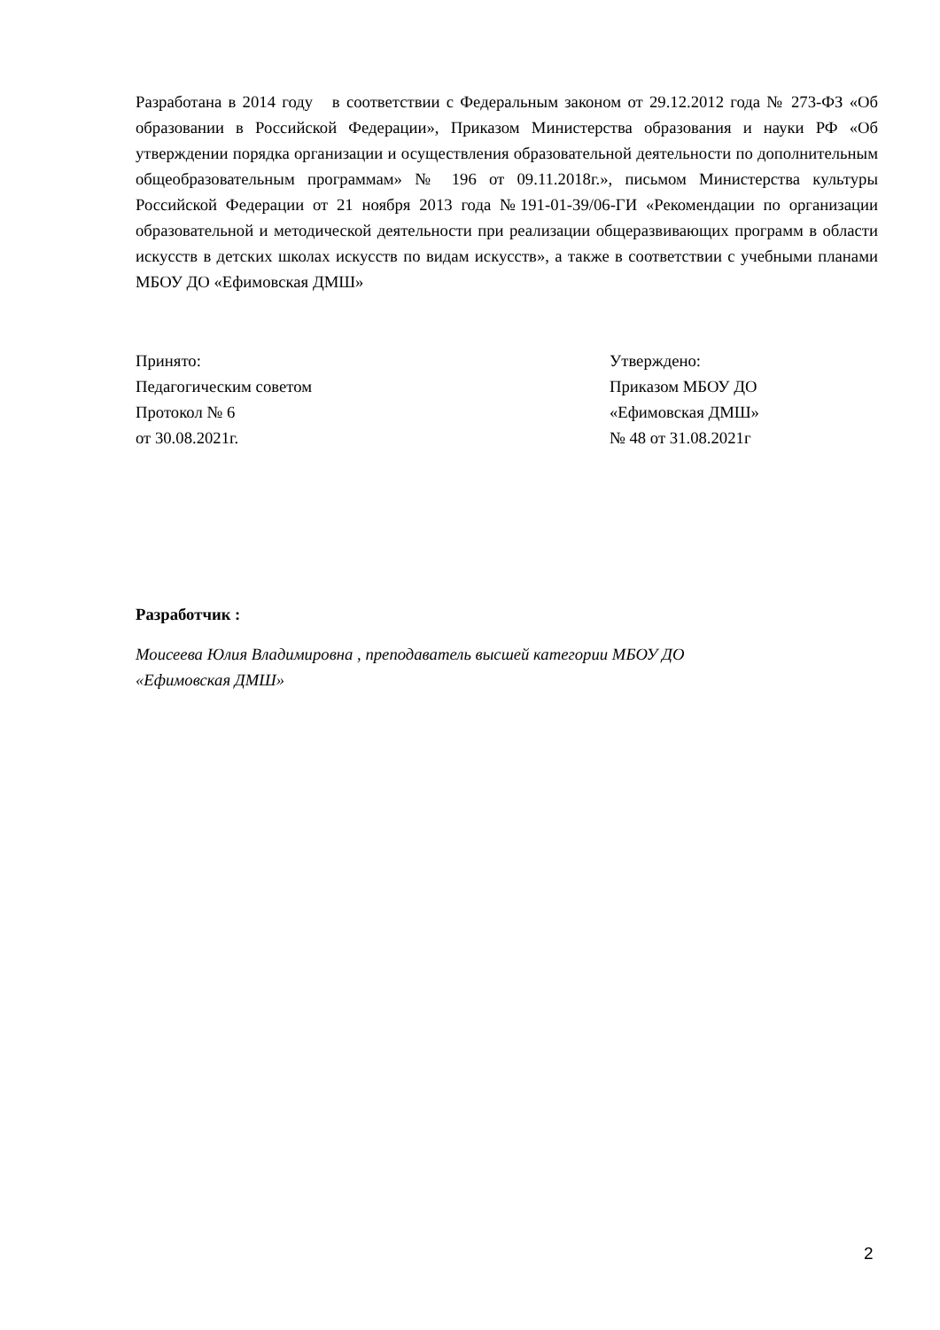Разработана в 2014 году в соответствии с Федеральным законом от 29.12.2012 года № 273-ФЗ «Об образовании в Российской Федерации», Приказом Министерства образования и науки РФ «Об утверждении порядка организации и осуществления образовательной деятельности по дополнительным общеобразовательным программам» № 196 от 09.11.2018г.», письмом Министерства культуры Российской Федерации от 21 ноября 2013 года №191-01-39/06-ГИ «Рекомендации по организации образовательной и методической деятельности при реализации общеразвивающих программ в области искусств в детских школах искусств по видам искусств», а также в соответствии с учебными планами МБОУ ДО «Ефимовская ДМШ»
Принято:
Педагогическим советом
Протокол № 6
от 30.08.2021г.
Утверждено:
Приказом МБОУ ДО
«Ефимовская ДМШ»
№ 48 от 31.08.2021г
Разработчик :
Моисеева Юлия Владимировна , преподаватель высшей категории МБОУ ДО
«Ефимовская ДМШ»
2